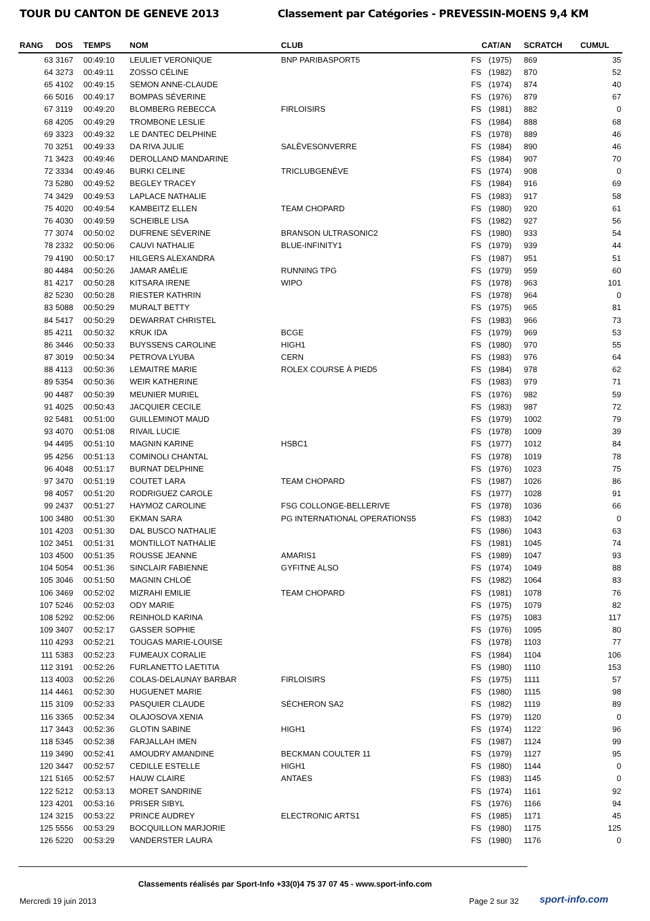TOUR DU CANTON DE GENEVE 2013 Classement par Catégories - PREVESSIN-MOENS 9,4 KM
| RANG | DOS | TEMPS | NOM | CLUB | CAT/AN | | SCRATCH | CUMUL |
| --- | --- | --- | --- | --- | --- | --- | --- | --- |
| 63 | 3167 | 00:49:10 | LEULIET VERONIQUE | BNP PARIBASPORT5 | FS | (1975) | 869 | 35 |
| 64 | 3273 | 00:49:11 | ZOSSO CÉLINE | | FS | (1982) | 870 | 52 |
| 65 | 4102 | 00:49:15 | SEMON ANNE-CLAUDE | | FS | (1974) | 874 | 40 |
| 66 | 5016 | 00:49:17 | BOMPAS SÉVERINE | | FS | (1976) | 879 | 67 |
| 67 | 3119 | 00:49:20 | BLOMBERG REBECCA | FIRLOISIRS | FS | (1981) | 882 | 0 |
| 68 | 4205 | 00:49:29 | TROMBONE LESLIE | | FS | (1984) | 888 | 68 |
| 69 | 3323 | 00:49:32 | LE DANTEC DELPHINE | | FS | (1978) | 889 | 46 |
| 70 | 3251 | 00:49:33 | DA RIVA JULIE | SALÈVESONVERRE | FS | (1984) | 890 | 46 |
| 71 | 3423 | 00:49:46 | DEROLLAND MANDARINE | | FS | (1984) | 907 | 70 |
| 72 | 3334 | 00:49:46 | BURKI CELINE | TRICLUBGENÈVE | FS | (1974) | 908 | 0 |
| 73 | 5280 | 00:49:52 | BEGLEY TRACEY | | FS | (1984) | 916 | 69 |
| 74 | 3429 | 00:49:53 | LAPLACE NATHALIE | | FS | (1983) | 917 | 58 |
| 75 | 4020 | 00:49:54 | KAMBEITZ ELLEN | TEAM CHOPARD | FS | (1980) | 920 | 61 |
| 76 | 4030 | 00:49:59 | SCHEIBLE LISA | | FS | (1982) | 927 | 56 |
| 77 | 3074 | 00:50:02 | DUFRENE SÉVERINE | BRANSON ULTRASONIC2 | FS | (1980) | 933 | 54 |
| 78 | 2332 | 00:50:06 | CAUVI NATHALIE | BLUE-INFINITY1 | FS | (1979) | 939 | 44 |
| 79 | 4190 | 00:50:17 | HILGERS ALEXANDRA | | FS | (1987) | 951 | 51 |
| 80 | 4484 | 00:50:26 | JAMAR AMÉLIE | RUNNING TPG | FS | (1979) | 959 | 60 |
| 81 | 4217 | 00:50:28 | KITSARA IRENE | WIPO | FS | (1978) | 963 | 101 |
| 82 | 5230 | 00:50:28 | RIESTER KATHRIN | | FS | (1978) | 964 | 0 |
| 83 | 5088 | 00:50:29 | MURALT BETTY | | FS | (1975) | 965 | 81 |
| 84 | 5417 | 00:50:29 | DEWARRAT CHRISTEL | | FS | (1983) | 966 | 73 |
| 85 | 4211 | 00:50:32 | KRUK IDA | BCGE | FS | (1979) | 969 | 53 |
| 86 | 3446 | 00:50:33 | BUYSSENS CAROLINE | HIGH1 | FS | (1980) | 970 | 55 |
| 87 | 3019 | 00:50:34 | PETROVA LYUBA | CERN | FS | (1983) | 976 | 64 |
| 88 | 4113 | 00:50:36 | LEMAITRE MARIE | ROLEX COURSE À PIED5 | FS | (1984) | 978 | 62 |
| 89 | 5354 | 00:50:36 | WEIR KATHERINE | | FS | (1983) | 979 | 71 |
| 90 | 4487 | 00:50:39 | MEUNIER MURIEL | | FS | (1976) | 982 | 59 |
| 91 | 4025 | 00:50:43 | JACQUIER CECILE | | FS | (1983) | 987 | 72 |
| 92 | 5481 | 00:51:00 | GUILLEMINOT MAUD | | FS | (1979) | 1002 | 79 |
| 93 | 4070 | 00:51:08 | RIVAIL LUCIE | | FS | (1978) | 1009 | 39 |
| 94 | 4495 | 00:51:10 | MAGNIN KARINE | HSBC1 | FS | (1977) | 1012 | 84 |
| 95 | 4256 | 00:51:13 | COMINOLI CHANTAL | | FS | (1978) | 1019 | 78 |
| 96 | 4048 | 00:51:17 | BURNAT DELPHINE | | FS | (1976) | 1023 | 75 |
| 97 | 3470 | 00:51:19 | COUTET LARA | TEAM CHOPARD | FS | (1987) | 1026 | 86 |
| 98 | 4057 | 00:51:20 | RODRIGUEZ CAROLE | | FS | (1977) | 1028 | 91 |
| 99 | 2437 | 00:51:27 | HAYMOZ CAROLINE | FSG COLLONGE-BELLERIVE | FS | (1978) | 1036 | 66 |
| 100 | 3480 | 00:51:30 | EKMAN SARA | PG INTERNATIONAL OPERATIONS5 | FS | (1983) | 1042 | 0 |
| 101 | 4203 | 00:51:30 | DAL BUSCO NATHALIE | | FS | (1986) | 1043 | 63 |
| 102 | 3451 | 00:51:31 | MONTILLOT NATHALIE | | FS | (1981) | 1045 | 74 |
| 103 | 4500 | 00:51:35 | ROUSSE JEANNE | AMARIS1 | FS | (1989) | 1047 | 93 |
| 104 | 5054 | 00:51:36 | SINCLAIR FABIENNE | GYFITNE ALSO | FS | (1974) | 1049 | 88 |
| 105 | 3046 | 00:51:50 | MAGNIN CHLOÉ | | FS | (1982) | 1064 | 83 |
| 106 | 3469 | 00:52:02 | MIZRAHI EMILIE | TEAM CHOPARD | FS | (1981) | 1078 | 76 |
| 107 | 5246 | 00:52:03 | ODY MARIE | | FS | (1975) | 1079 | 82 |
| 108 | 5292 | 00:52:06 | REINHOLD KARINA | | FS | (1975) | 1083 | 117 |
| 109 | 3407 | 00:52:17 | GASSER SOPHIE | | FS | (1976) | 1095 | 80 |
| 110 | 4293 | 00:52:21 | TOUGAS MARIE-LOUISE | | FS | (1978) | 1103 | 77 |
| 111 | 5383 | 00:52:23 | FUMEAUX CORALIE | | FS | (1984) | 1104 | 106 |
| 112 | 3191 | 00:52:26 | FURLANETTO LAETITIA | | FS | (1980) | 1110 | 153 |
| 113 | 4003 | 00:52:26 | COLAS-DELAUNAY BARBAR | FIRLOISIRS | FS | (1975) | 1111 | 57 |
| 114 | 4461 | 00:52:30 | HUGUENET MARIE | | FS | (1980) | 1115 | 98 |
| 115 | 3109 | 00:52:33 | PASQUIER CLAUDE | SÉCHERON SA2 | FS | (1982) | 1119 | 89 |
| 116 | 3365 | 00:52:34 | OLAJOSOVA XENIA | | FS | (1979) | 1120 | 0 |
| 117 | 3443 | 00:52:36 | GLOTIN SABINE | HIGH1 | FS | (1974) | 1122 | 96 |
| 118 | 5345 | 00:52:38 | FARJALLAH IMEN | | FS | (1987) | 1124 | 99 |
| 119 | 3490 | 00:52:41 | AMOUDRY AMANDINE | BECKMAN COULTER 11 | FS | (1979) | 1127 | 95 |
| 120 | 3447 | 00:52:57 | CEDILLE ESTELLE | HIGH1 | FS | (1980) | 1144 | 0 |
| 121 | 5165 | 00:52:57 | HAUW CLAIRE | ANTAES | FS | (1983) | 1145 | 0 |
| 122 | 5212 | 00:53:13 | MORET SANDRINE | | FS | (1974) | 1161 | 92 |
| 123 | 4201 | 00:53:16 | PRISER SIBYL | | FS | (1976) | 1166 | 94 |
| 124 | 3215 | 00:53:22 | PRINCE AUDREY | ELECTRONIC ARTS1 | FS | (1985) | 1171 | 45 |
| 125 | 5556 | 00:53:29 | BOCQUILLON MARJORIE | | FS | (1980) | 1175 | 125 |
| 126 | 5220 | 00:53:29 | VANDERSTER LAURA | | FS | (1980) | 1176 | 0 |
Classements réalisés par Sport-Info +33(0)4 75 37 07 45 - www.sport-info.com
Mercredi 19 juin 2013 Page 2 sur 32 sport-info.com